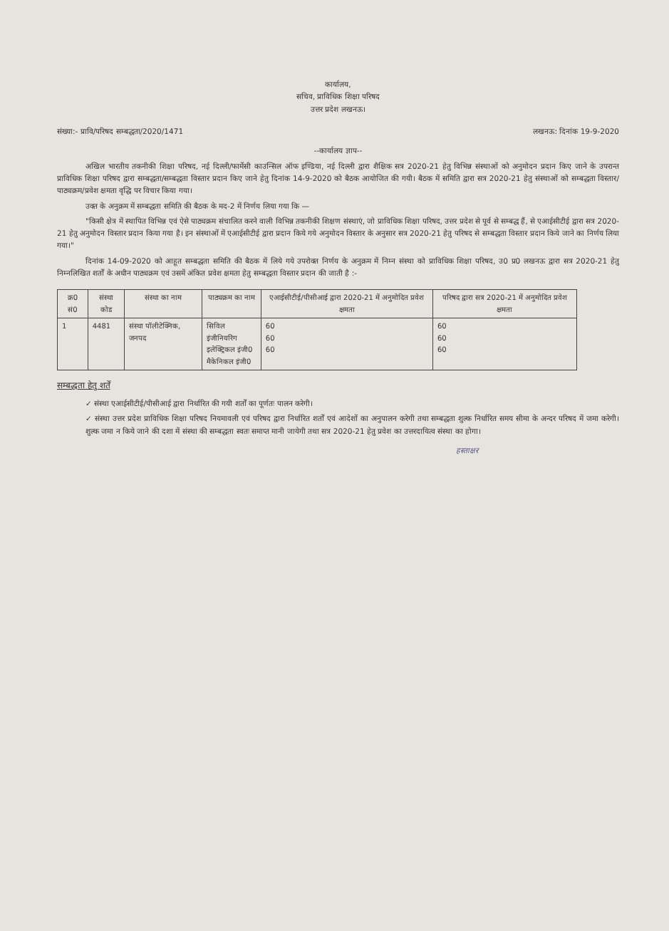कार्यालय,
सचिव, प्राविधिक शिक्षा परिषद
उत्तर प्रदेश लखनऊ।
संख्या:- प्रावि/परिषद सम्बद्धता/2020/1471 लखनऊ: दिनांक 19-9-2020
--कार्यालय ज्ञाप--
अखिल भारतीय तकनीकी शिक्षा परिषद, नई दिल्ली/फार्मेसी काउन्सिल ऑफ इण्डिया, नई दिल्ली द्वारा शैक्षिक सत्र 2020-21 हेतु विभिन्न संस्थाओं को अनुमोदन प्रदान किए जाने के उपरान्त प्राविधिक शिक्षा परिषद द्वारा सम्बद्धता/सम्बद्धता विस्तार प्रदान किए जाने हेतु दिनांक 14-9-2020 को बैठक आयोजित की गयी। बैठक में समिति द्वारा सत्र 2020-21 हेतु संस्थाओं को सम्बद्धता विस्तार/पाठ्यक्रम/प्रवेश क्षमता वृद्धि पर विचार किया गया।
उक्त के अनुक्रम में सम्बद्धता समिति की बैठक के मद-2 में निर्णय लिया गया कि —
"किसी क्षेत्र में स्थापित विभिन्न एवं ऐसे पाठ्यक्रम संचालित करने वाली विभिन्न तकनीकी शिक्षण संस्थाएं, जो प्राविधिक शिक्षा परिषद, उत्तर प्रदेश से पूर्व से सम्बद्ध हैं, से एआईसीटीई द्वारा सत्र 2020-21 हेतु अनुमोदन विस्तार प्रदान किया गया है। इन संस्थाओं में एआईसीटीई द्वारा प्रदान किये गये अनुमोदन विस्तार के अनुसार सत्र 2020-21 हेतु परिषद से सम्बद्धता विस्तार प्रदान किये जाने का निर्णय लिया गया।"
दिनांक 14-09-2020 को आहूत सम्बद्धता समिति की बैठक में लिये गये उपरोक्त निर्णय के अनुक्रम में निम्न संस्था को प्राविधिक शिक्षा परिषद, उ0 प्र0 लखनऊ द्वारा सत्र 2020-21 हेतु निम्नलिखित शर्तों के अधीन पाठ्यक्रम एवं उसमें अंकित प्रवेश क्षमता हेतु सम्बद्धता विस्तार प्रदान की जाती है :-
| क्र0 सं0 | संस्था कोड | संस्था का नाम | पाठ्यक्रम का नाम | एआईसीटीई/पीसीआई द्वारा 2020-21 में अनुमोदित प्रवेश क्षमता | परिषद द्वारा सत्र 2020-21 में अनुमोदित प्रवेश क्षमता |
| --- | --- | --- | --- | --- | --- |
| 1 | 4481 | संस्था पॉलीटेक्निक, जनपद | सिविल इंजीनियरिंग इलेक्ट्रिकल इंजी0 मैकेनिकल इंजी0 | 60 60 60 | 60 60 60 |
सम्बद्धता हेतु शर्तें
✓ संस्था एआईसीटीई/पीसीआई द्वारा निर्धारित की गयी शर्तों का पूर्णतः पालन करेगी।
✓ संस्था उत्तर प्रदेश प्राविधिक शिक्षा परिषद नियमावली एवं परिषद द्वारा निर्धारित शर्तों एवं आदेशों का अनुपालन करेगी तथा सम्बद्धता शुल्क निर्धारित समय सीमा के अन्दर परिषद में जमा करेगी। शुल्क जमा न किये जाने की दशा में संस्था की सम्बद्धता स्वतः समाप्त मानी जायेगी तथा सत्र 2020-21 हेतु प्रवेश का उत्तरदायित्व संस्था का होगा।
हस्ताक्षर